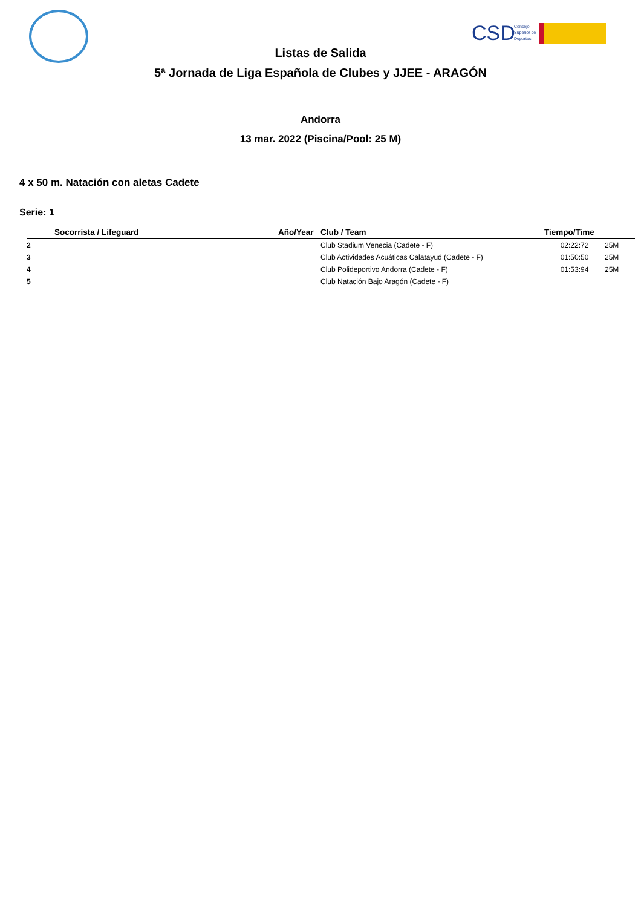CSD
Consejo
Superior de
Deportes
Listas de Salida
5ª Jornada de Liga Española de Clubes y JJEE - ARAGÓN
Andorra
13 mar. 2022 (Piscina/Pool: 25 M)
4 x 50 m. Natación con aletas Cadete
Serie: 1
| | Socorrista / Lifeguard | Año/Year | Club / Team | Tiempo/Time | |
| --- | --- | --- | --- | --- | --- |
| 2 | | | Club Stadium Venecia (Cadete - F) | 02:22:72 | 25M |
| 3 | | | Club Actividades Acuáticas Calatayud (Cadete - F) | 01:50:50 | 25M |
| 4 | | | Club Polideportivo Andorra (Cadete - F) | 01:53:94 | 25M |
| 5 | | | Club Natación Bajo Aragón (Cadete - F) | | |